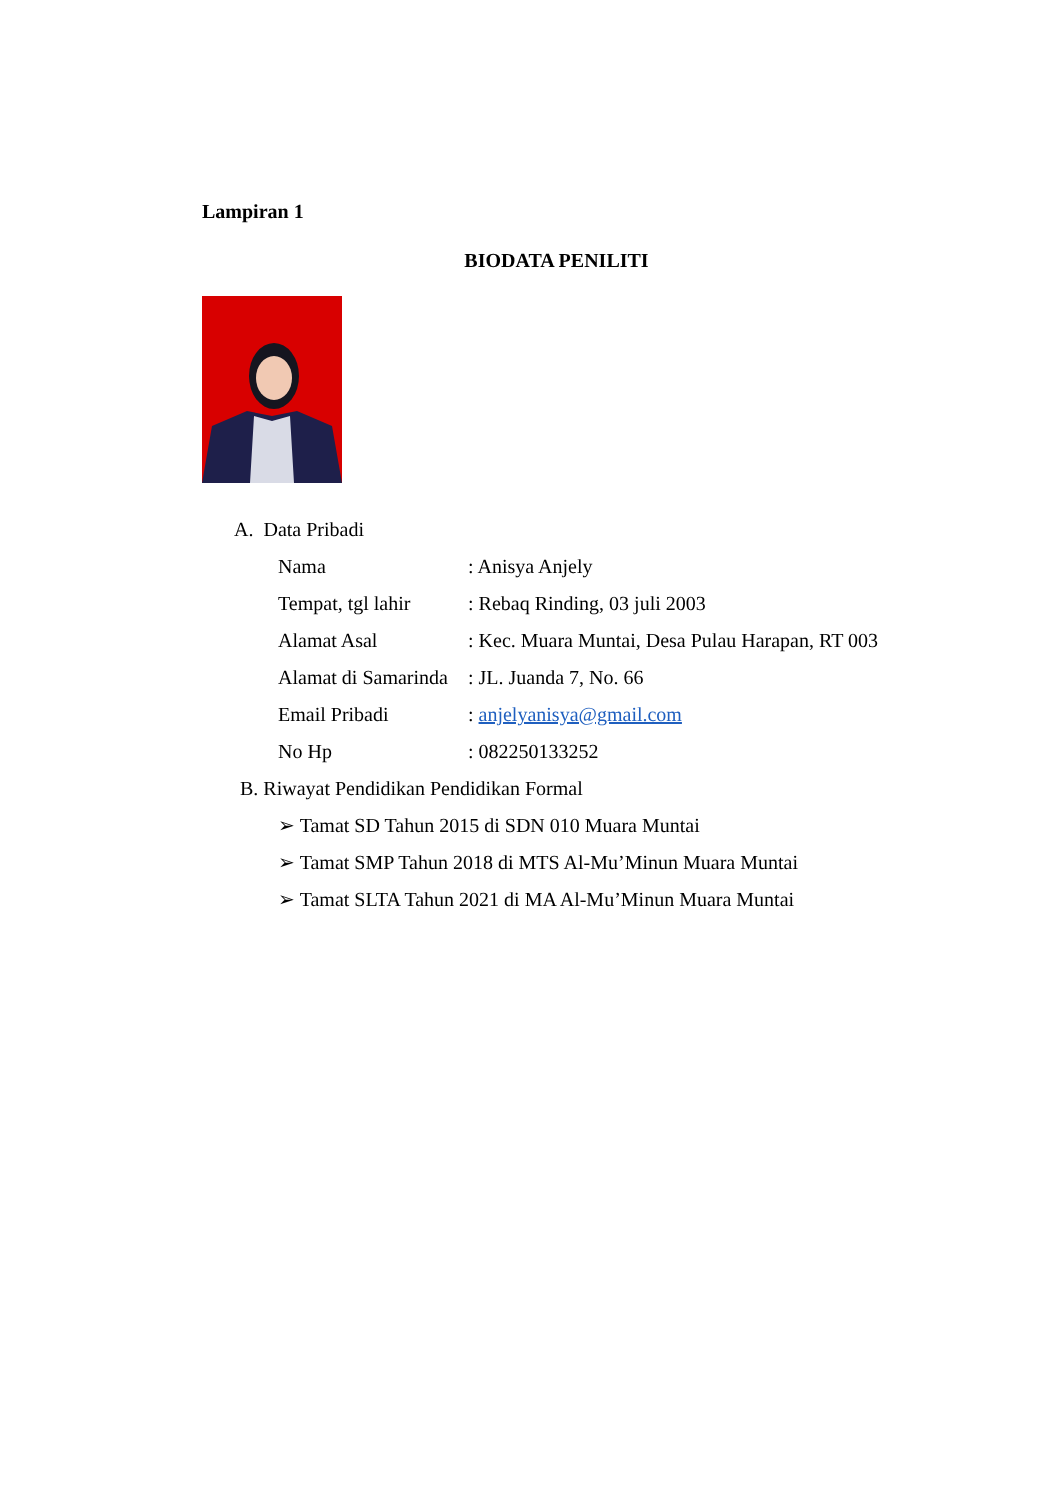Lampiran 1
BIODATA PENILITI
A. Data Pribadi
Nama: Anisya Anjely
Tempat, tgl lahir: Rebaq Rinding, 03 juli 2003
Alamat Asal: Kec. Muara Muntai, Desa Pulau Harapan, RT 003
Alamat di Samarinda: JL. Juanda 7, No. 66
Email Pribadi: anjelyanisya@gmail.com
No Hp: 082250133252
B. Riwayat Pendidikan Pendidikan Formal
➢ Tamat SD Tahun 2015 di SDN 010 Muara Muntai
➢ Tamat SMP Tahun 2018 di MTS Al-Mu’Minun Muara Muntai
➢ Tamat SLTA Tahun 2021 di MA Al-Mu’Minun Muara Muntai